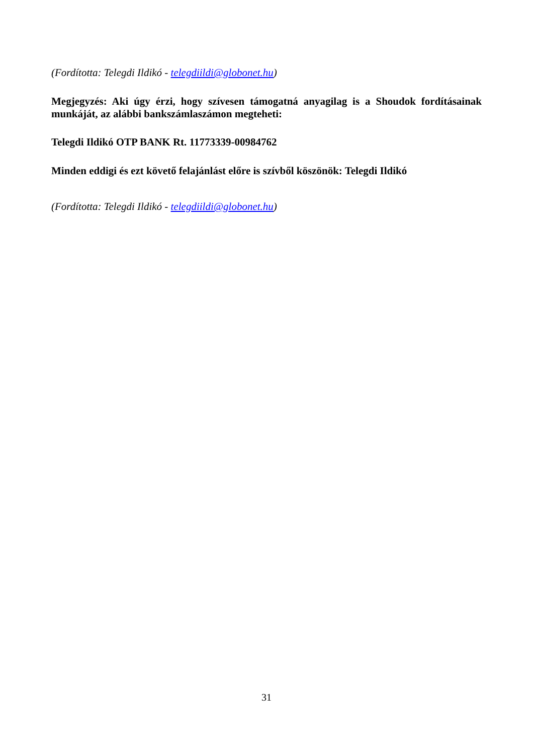(Fordította: Telegdi Ildikó - telegdiildi@globonet.hu)
Megjegyzés: Aki úgy érzi, hogy szívesen támogatná anyagilag is a Shoudok fordításainak munkáját, az alábbi bankszámlaszámon megteheti:
Telegdi Ildikó OTP BANK Rt. 11773339-00984762
Minden eddigi és ezt követő felajánlást előre is szívből köszönök: Telegdi Ildikó
(Fordította: Telegdi Ildikó - telegdiildi@globonet.hu)
31